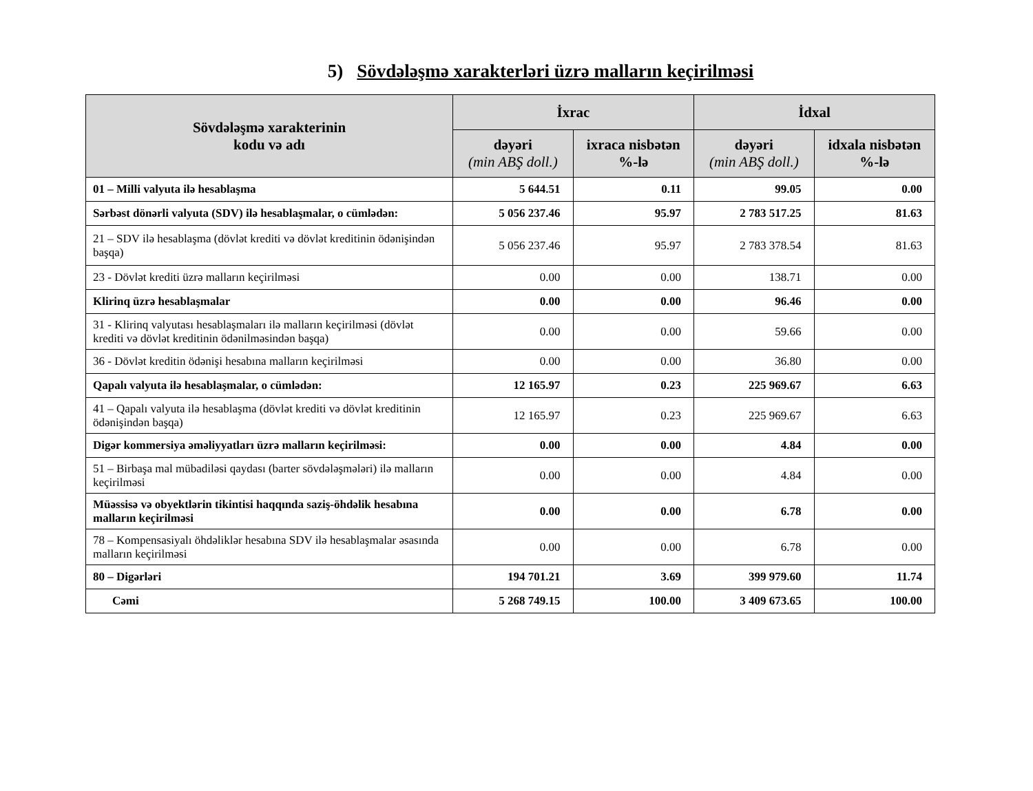5) Sövdələşmə xarakterləri üzrə malların keçirilməsi
| Sövdələşmə xarakterinin kodu və adı | İxrac | | İdxal | |
| --- | --- | --- | --- | --- |
| | dəyəri (min ABŞ doll.) | ixraca nisbətən %-lə | dəyəri (min ABŞ doll.) | idxala nisbətən %-lə |
| 01 – Milli valyuta ilə hesablaşma | 5 644.51 | 0.11 | 99.05 | 0.00 |
| Sərbəst dönərli valyuta (SDV) ilə hesablaşmalar, o cümlədən: | 5 056 237.46 | 95.97 | 2 783 517.25 | 81.63 |
| 21 – SDV ilə hesablaşma (dövlət krediti və dövlət kreditinin ödənişindən başqa) | 5 056 237.46 | 95.97 | 2 783 378.54 | 81.63 |
| 23 - Dövlət krediti üzrə malların keçirilməsi | 0.00 | 0.00 | 138.71 | 0.00 |
| Klirinq üzrə hesablaşmalar | 0.00 | 0.00 | 96.46 | 0.00 |
| 31 - Klirinq valyutası hesablaşmaları ilə malların keçirilməsi (dövlət krediti və dövlət kreditinin ödənilməsindən başqa) | 0.00 | 0.00 | 59.66 | 0.00 |
| 36 - Dövlət kreditin ödənişi hesabına malların keçirilməsi | 0.00 | 0.00 | 36.80 | 0.00 |
| Qapalı valyuta ilə hesablaşmalar, o cümlədən: | 12 165.97 | 0.23 | 225 969.67 | 6.63 |
| 41 – Qapalı valyuta ilə hesablaşma (dövlət krediti və dövlət kreditinin ödənişindən başqa) | 12 165.97 | 0.23 | 225 969.67 | 6.63 |
| Digər kommersiya əməliyyatları üzrə malların keçirilməsi: | 0.00 | 0.00 | 4.84 | 0.00 |
| 51 – Birbaşa mal mübadiləsi qaydası (barter sövdələşmələri) ilə malların keçirilməsi | 0.00 | 0.00 | 4.84 | 0.00 |
| Müəssisə və obyektlərin tikintisi haqqında saziş-öhdəlik hesabına malların keçirilməsi | 0.00 | 0.00 | 6.78 | 0.00 |
| 78 – Kompensasiyalı öhdəliklər hesabına SDV ilə hesablaşmalar əsasında malların keçirilməsi | 0.00 | 0.00 | 6.78 | 0.00 |
| 80 – Digərləri | 194 701.21 | 3.69 | 399 979.60 | 11.74 |
| Cəmi | 5 268 749.15 | 100.00 | 3 409 673.65 | 100.00 |